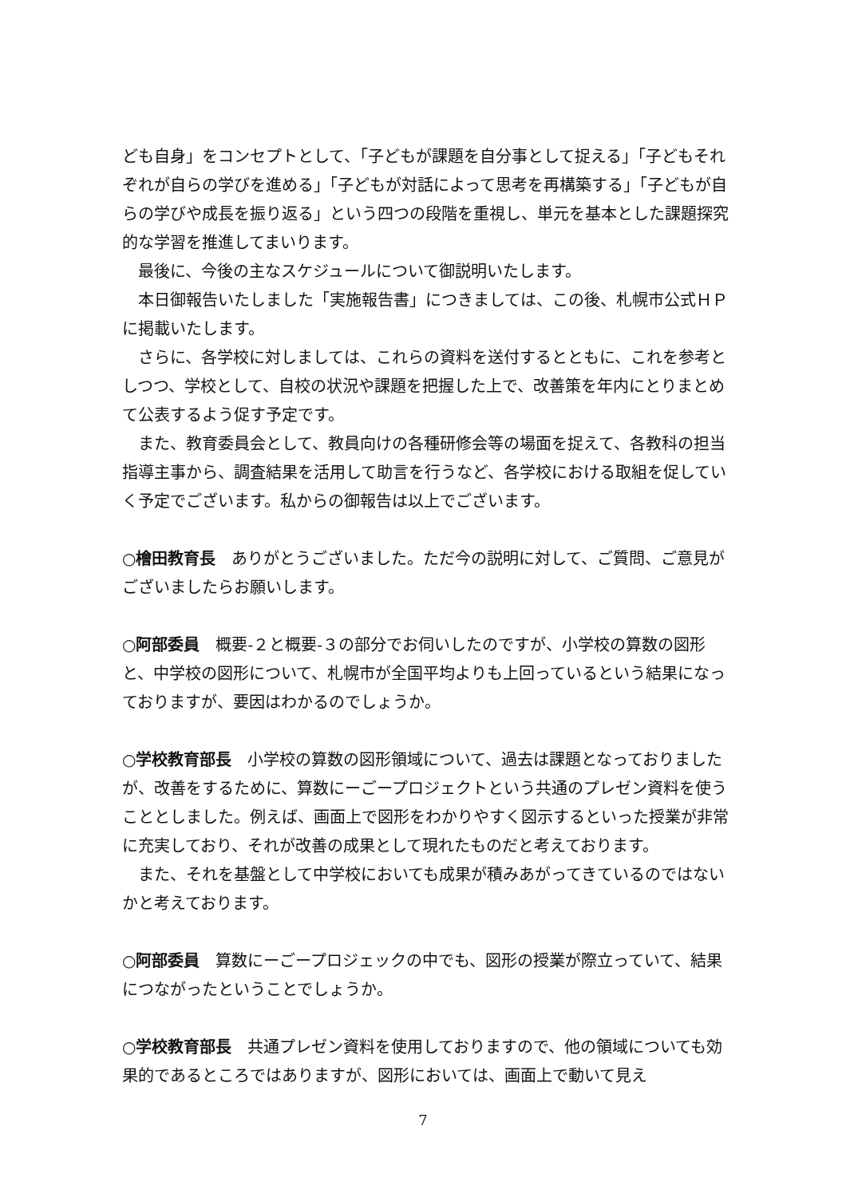ども自身」をコンセプトとして、「子どもが課題を自分事として捉える」「子どもそれぞれが自らの学びを進める」「子どもが対話によって思考を再構築する」「子どもが自らの学びや成長を振り返る」という四つの段階を重視し、単元を基本とした課題探究的な学習を推進してまいります。
最後に、今後の主なスケジュールについて御説明いたします。
本日御報告いたしました「実施報告書」につきましては、この後、札幌市公式ＨＰに掲載いたします。
さらに、各学校に対しましては、これらの資料を送付するとともに、これを参考としつつ、学校として、自校の状況や課題を把握した上で、改善策を年内にとりまとめて公表するよう促す予定です。
また、教育委員会として、教員向けの各種研修会等の場面を捉えて、各教科の担当指導主事から、調査結果を活用して助言を行うなど、各学校における取組を促していく予定でございます。私からの御報告は以上でございます。
○檜田教育長　ありがとうございました。ただ今の説明に対して、ご質問、ご意見がございましたらお願いします。
○阿部委員　概要‐２と概要‐３の部分でお伺いしたのですが、小学校の算数の図形と、中学校の図形について、札幌市が全国平均よりも上回っているという結果になっておりますが、要因はわかるのでしょうか。
○学校教育部長　小学校の算数の図形領域について、過去は課題となっておりましたが、改善をするために、算数にーごープロジェクトという共通のプレゼン資料を使うこととしました。例えば、画面上で図形をわかりやすく図示するといった授業が非常に充実しており、それが改善の成果として現れたものだと考えております。
また、それを基盤として中学校においても成果が積みあがってきているのではないかと考えております。
○阿部委員　算数にーごープロジェックの中でも、図形の授業が際立っていて、結果につながったということでしょうか。
○学校教育部長　共通プレゼン資料を使用しておりますので、他の領域についても効果的であるところではありますが、図形においては、画面上で動いて見え
7